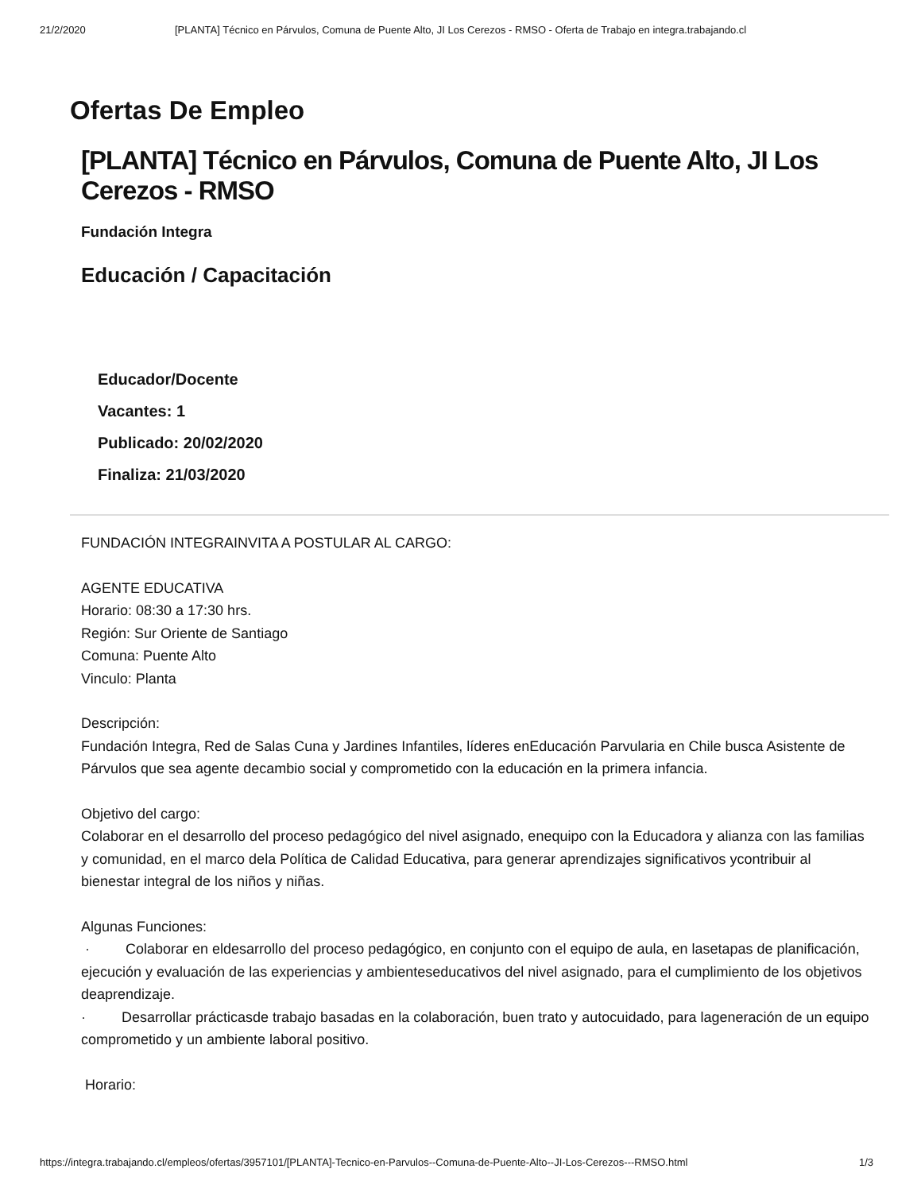21/2/2020 [PLANTA] Técnico en Párvulos, Comuna de Puente Alto, JI Los Cerezos - RMSO - Oferta de Trabajo en integra.trabajando.cl
Ofertas De Empleo
[PLANTA] Técnico en Párvulos, Comuna de Puente Alto, JI Los Cerezos - RMSO
Fundación Integra
Educación / Capacitación
Educador/Docente
Vacantes: 1
Publicado: 20/02/2020
Finaliza: 21/03/2020
FUNDACIÓN INTEGRAINVITA A POSTULAR AL CARGO:
AGENTE EDUCATIVA
Horario: 08:30 a 17:30 hrs.
Región: Sur Oriente de Santiago
Comuna: Puente Alto
Vinculo: Planta
Descripción:
Fundación Integra, Red de Salas Cuna y Jardines Infantiles, líderes enEducación Parvularia en Chile busca Asistente de Párvulos que sea agente decambio social y comprometido con la educación en la primera infancia.
Objetivo del cargo:
Colaborar en el desarrollo del proceso pedagógico del nivel asignado, enequipo con la Educadora y alianza con las familias y comunidad, en el marco dela Política de Calidad Educativa, para generar aprendizajes significativos ycontribuir al bienestar integral de los niños y niñas.
Algunas Funciones:
· Colaborar en eldesarrollo del proceso pedagógico, en conjunto con el equipo de aula, en lasetapas de planificación, ejecución y evaluación de las experiencias y ambienteseducativos del nivel asignado, para el cumplimiento de los objetivos deaprendizaje.
· Desarrollar prácticasde trabajo basadas en la colaboración, buen trato y autocuidado, para lageneración de un equipo comprometido y un ambiente laboral positivo.
Horario:
https://integra.trabajando.cl/empleos/ofertas/3957101/[PLANTA]-Tecnico-en-Parvulos--Comuna-de-Puente-Alto--JI-Los-Cerezos---RMSO.html 1/3